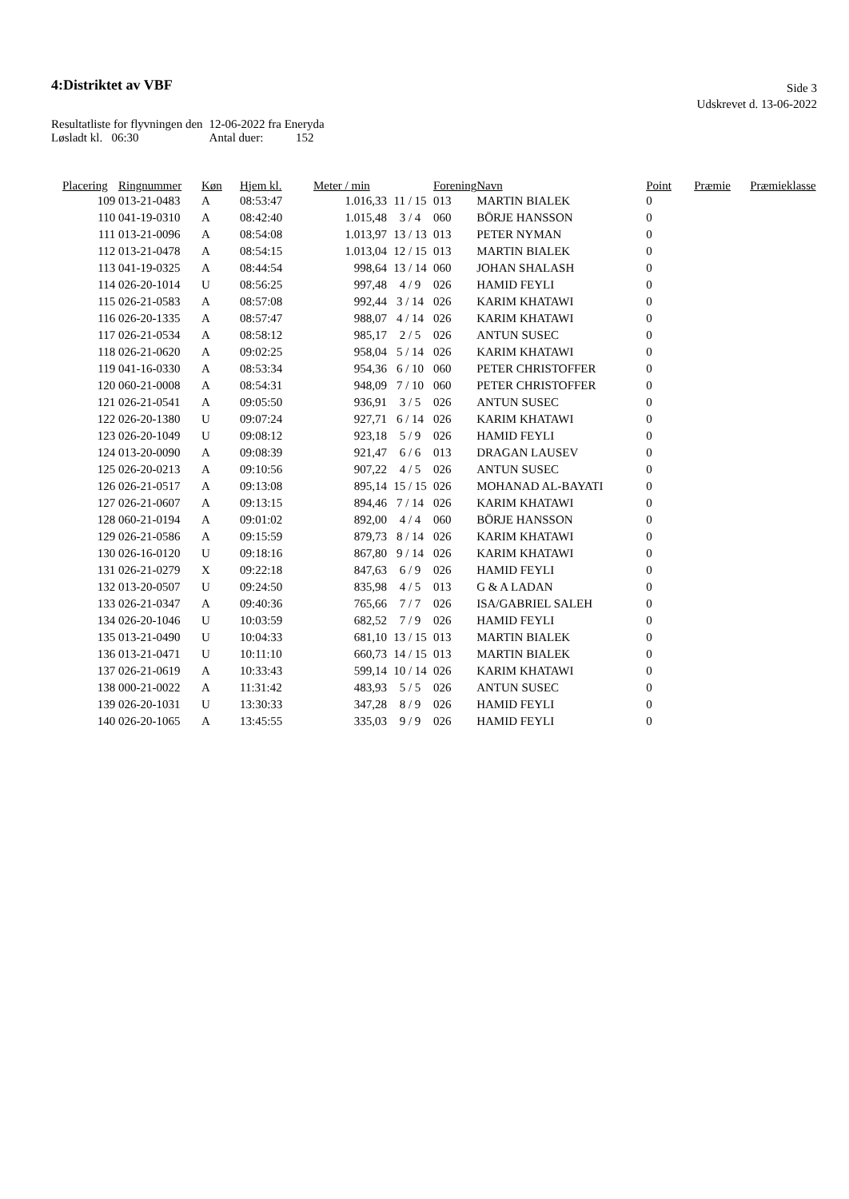4:Distriktet av VBF
Side 3
Udskrevet d. 13-06-2022
| Resultatliste for flyvningen den | 12-06-2022 fra Eneryda | |
| Løsladt kl. 06:30 | Antal duer: | 152 |
| Placering | Ringnummer | Køn | Hjem kl. | Meter / min | | Forening | Navn | Point | Præmie | Præmieklasse |
| --- | --- | --- | --- | --- | --- | --- | --- | --- | --- | --- |
| 109 | 013-21-0483 | A | 08:53:47 | 1.016,33 | 11 / 15 | 013 | MARTIN BIALEK | 0 | | |
| 110 | 041-19-0310 | A | 08:42:40 | 1.015,48 | 3 / 4 | 060 | BÖRJE HANSSON | 0 | | |
| 111 | 013-21-0096 | A | 08:54:08 | 1.013,97 | 13 / 13 | 013 | PETER NYMAN | 0 | | |
| 112 | 013-21-0478 | A | 08:54:15 | 1.013,04 | 12 / 15 | 013 | MARTIN BIALEK | 0 | | |
| 113 | 041-19-0325 | A | 08:44:54 | 998,64 | 13 / 14 | 060 | JOHAN SHALASH | 0 | | |
| 114 | 026-20-1014 | U | 08:56:25 | 997,48 | 4 / 9 | 026 | HAMID FEYLI | 0 | | |
| 115 | 026-21-0583 | A | 08:57:08 | 992,44 | 3 / 14 | 026 | KARIM KHATAWI | 0 | | |
| 116 | 026-20-1335 | A | 08:57:47 | 988,07 | 4 / 14 | 026 | KARIM KHATAWI | 0 | | |
| 117 | 026-21-0534 | A | 08:58:12 | 985,17 | 2 / 5 | 026 | ANTUN SUSEC | 0 | | |
| 118 | 026-21-0620 | A | 09:02:25 | 958,04 | 5 / 14 | 026 | KARIM KHATAWI | 0 | | |
| 119 | 041-16-0330 | A | 08:53:34 | 954,36 | 6 / 10 | 060 | PETER CHRISTOFFER | 0 | | |
| 120 | 060-21-0008 | A | 08:54:31 | 948,09 | 7 / 10 | 060 | PETER CHRISTOFFER | 0 | | |
| 121 | 026-21-0541 | A | 09:05:50 | 936,91 | 3 / 5 | 026 | ANTUN SUSEC | 0 | | |
| 122 | 026-20-1380 | U | 09:07:24 | 927,71 | 6 / 14 | 026 | KARIM KHATAWI | 0 | | |
| 123 | 026-20-1049 | U | 09:08:12 | 923,18 | 5 / 9 | 026 | HAMID FEYLI | 0 | | |
| 124 | 013-20-0090 | A | 09:08:39 | 921,47 | 6 / 6 | 013 | DRAGAN LAUSEV | 0 | | |
| 125 | 026-20-0213 | A | 09:10:56 | 907,22 | 4 / 5 | 026 | ANTUN SUSEC | 0 | | |
| 126 | 026-21-0517 | A | 09:13:08 | 895,14 | 15 / 15 | 026 | MOHANAD AL-BAYATI | 0 | | |
| 127 | 026-21-0607 | A | 09:13:15 | 894,46 | 7 / 14 | 026 | KARIM KHATAWI | 0 | | |
| 128 | 060-21-0194 | A | 09:01:02 | 892,00 | 4 / 4 | 060 | BÖRJE HANSSON | 0 | | |
| 129 | 026-21-0586 | A | 09:15:59 | 879,73 | 8 / 14 | 026 | KARIM KHATAWI | 0 | | |
| 130 | 026-16-0120 | U | 09:18:16 | 867,80 | 9 / 14 | 026 | KARIM KHATAWI | 0 | | |
| 131 | 026-21-0279 | X | 09:22:18 | 847,63 | 6 / 9 | 026 | HAMID FEYLI | 0 | | |
| 132 | 013-20-0507 | U | 09:24:50 | 835,98 | 4 / 5 | 013 | G & A LADAN | 0 | | |
| 133 | 026-21-0347 | A | 09:40:36 | 765,66 | 7 / 7 | 026 | ISA/GABRIEL SALEH | 0 | | |
| 134 | 026-20-1046 | U | 10:03:59 | 682,52 | 7 / 9 | 026 | HAMID FEYLI | 0 | | |
| 135 | 013-21-0490 | U | 10:04:33 | 681,10 | 13 / 15 | 013 | MARTIN BIALEK | 0 | | |
| 136 | 013-21-0471 | U | 10:11:10 | 660,73 | 14 / 15 | 013 | MARTIN BIALEK | 0 | | |
| 137 | 026-21-0619 | A | 10:33:43 | 599,14 | 10 / 14 | 026 | KARIM KHATAWI | 0 | | |
| 138 | 000-21-0022 | A | 11:31:42 | 483,93 | 5 / 5 | 026 | ANTUN SUSEC | 0 | | |
| 139 | 026-20-1031 | U | 13:30:33 | 347,28 | 8 / 9 | 026 | HAMID FEYLI | 0 | | |
| 140 | 026-20-1065 | A | 13:45:55 | 335,03 | 9 / 9 | 026 | HAMID FEYLI | 0 | | |